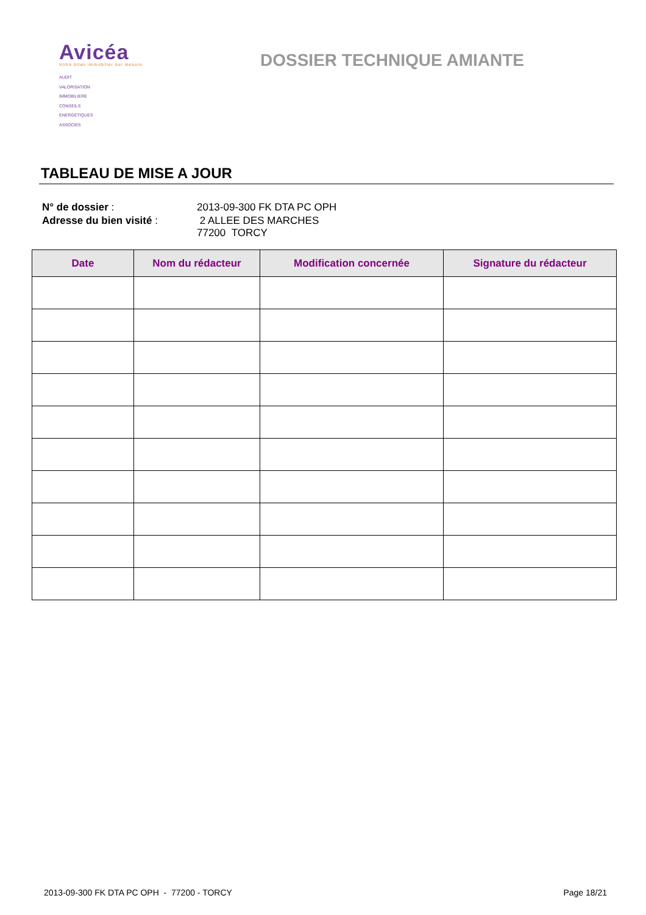Avicéa
Votre bilan immobilier sur mesure
AUDIT
VALORISATION
IMMOBILIERE
CONSEILS
ENERGETIQUES
ASSOCIES
DOSSIER TECHNIQUE AMIANTE
TABLEAU DE MISE A JOUR
| N° de dossier : | 2013-09-300 FK DTA PC OPH |
| Adresse du bien visité : | 2 ALLEE DES MARCHES 77200 TORCY |
| Date | Nom du rédacteur | Modification concernée | Signature du rédacteur |
| --- | --- | --- | --- |
2013-09-300 FK DTA PC OPH - 77200 - TORCY Page 18/21